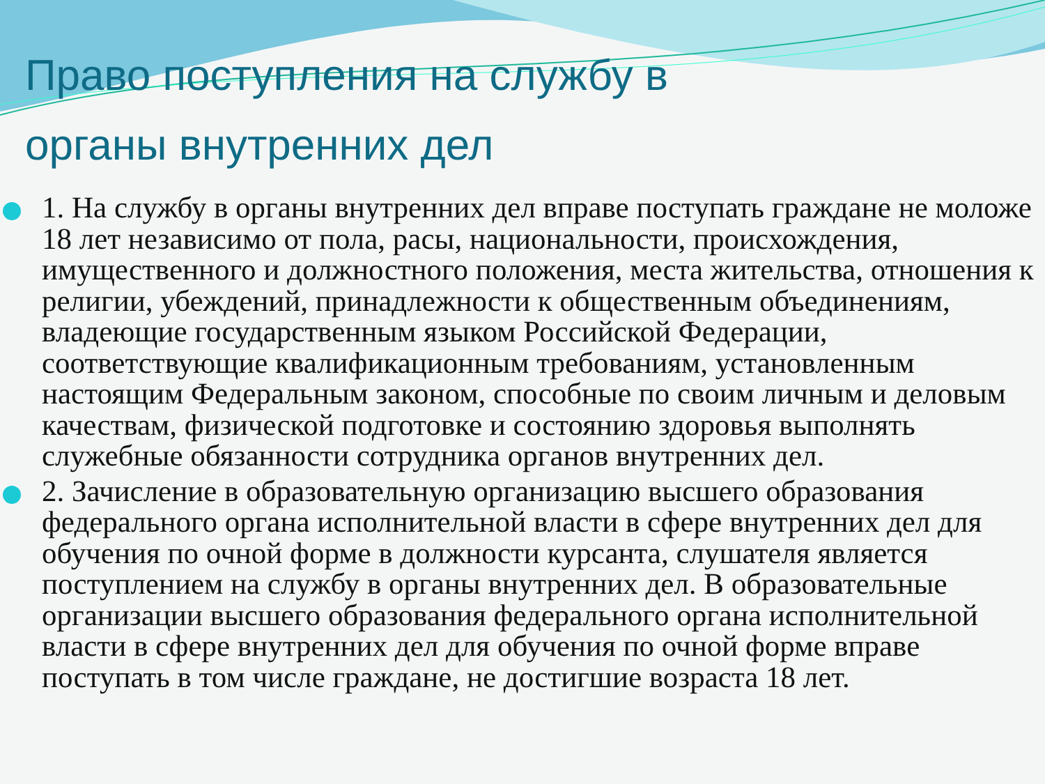Право поступления на службу в органы внутренних дел
1. На службу в органы внутренних дел вправе поступать граждане не моложе 18 лет независимо от пола, расы, национальности, происхождения, имущественного и должностного положения, места жительства, отношения к религии, убеждений, принадлежности к общественным объединениям, владеющие государственным языком Российской Федерации, соответствующие квалификационным требованиям, установленным настоящим Федеральным законом, способные по своим личным и деловым качествам, физической подготовке и состоянию здоровья выполнять служебные обязанности сотрудника органов внутренних дел.
2. Зачисление в образовательную организацию высшего образования федерального органа исполнительной власти в сфере внутренних дел для обучения по очной форме в должности курсанта, слушателя является поступлением на службу в органы внутренних дел. В образовательные организации высшего образования федерального органа исполнительной власти в сфере внутренних дел для обучения по очной форме вправе поступать в том числе граждане, не достигшие возраста 18 лет.